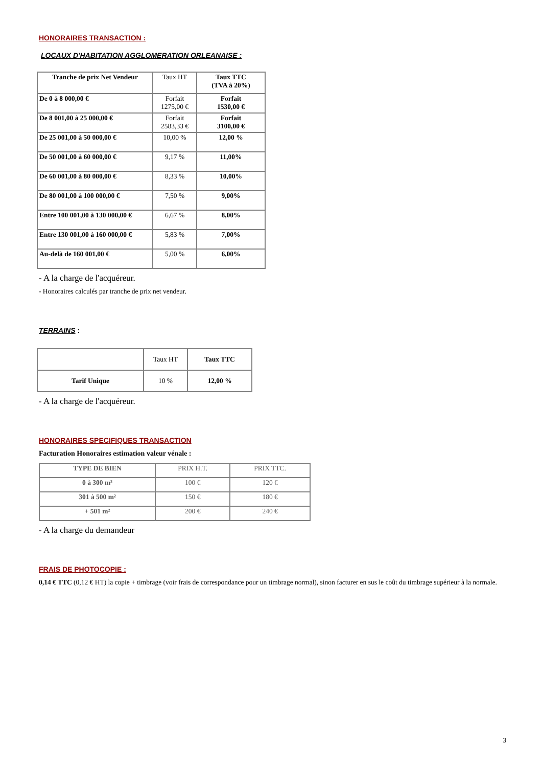HONORAIRES TRANSACTION :
LOCAUX D'HABITATION AGGLOMERATION ORLEANAISE :
| Tranche de prix Net Vendeur | Taux HT | Taux TTC (TVA à 20%) |
| De 0 à 8 000,00 € | Forfait 1275,00 € | Forfait 1530,00 € |
| De 8 001,00 à 25 000,00 € | Forfait 2583,33 € | Forfait 3100,00 € |
| De 25 001,00 à 50 000,00 € | 10,00 % | 12,00 % |
| De 50 001,00 à 60 000,00 € | 9,17 % | 11,00% |
| De 60 001,00 à 80 000,00 € | 8,33 % | 10,00% |
| De 80 001,00 à 100 000,00 € | 7,50 % | 9,00% |
| Entre 100 001,00 à 130 000,00 € | 6,67 % | 8,00% |
| Entre 130 001,00 à 160 000,00 € | 5,83 % | 7,00% |
| Au-delà de 160 001,00 € | 5,00 % | 6,00% |
- A la charge de l'acquéreur.
- Honoraires calculés par tranche de prix net vendeur.
TERRAINS
:
| | Taux HT | Taux TTC |
| Tarif Unique | 10 % | 12,00 % |
- A la charge de l'acquéreur.
HONORAIRES SPECIFIQUES TRANSACTION
Facturation Honoraires estimation valeur vénale :
| TYPE DE BIEN | PRIX H.T. | PRIX TTC. |
| 0 à 300 m² | 100 € | 120 € |
| 301 à 500 m² | 150 € | 180 € |
| + 501 m² | 200 € | 240 € |
- A la charge du demandeur
FRAIS DE PHOTOCOPIE :
0,14 € TTC (0,12 € HT) la copie + timbrage (voir frais de correspondance pour un timbrage normal), sinon facturer en sus le coût du timbrage supérieur à la normale.
3